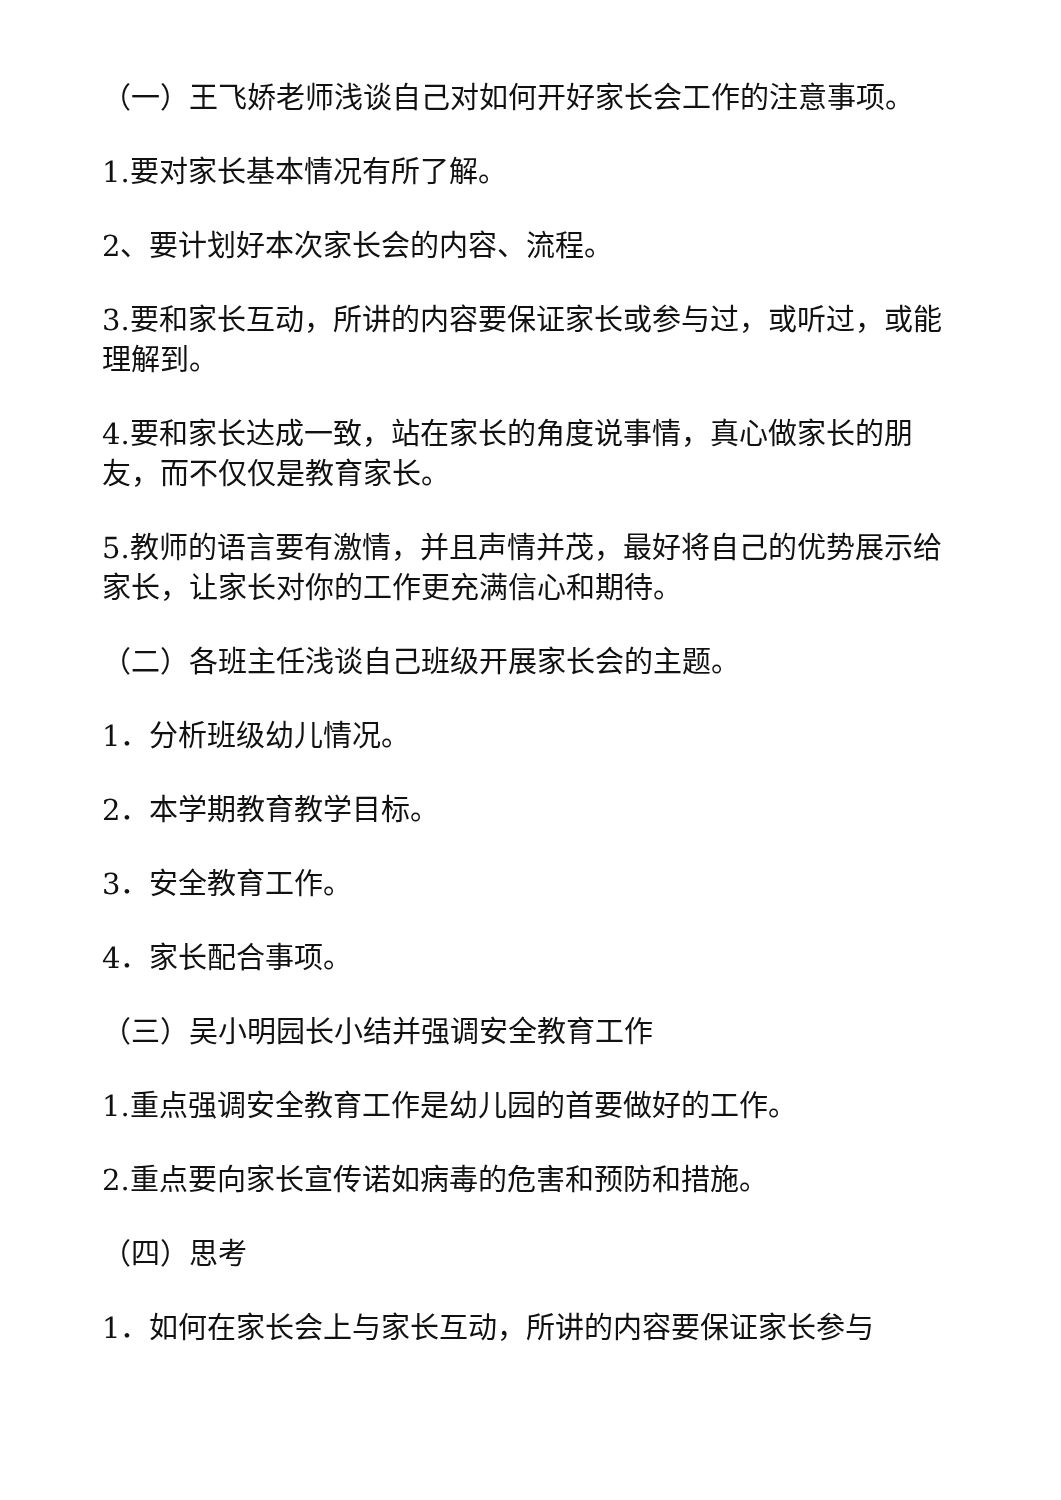（一）王飞娇老师浅谈自己对如何开好家长会工作的注意事项。
1.要对家长基本情况有所了解。
2、要计划好本次家长会的内容、流程。
3.要和家长互动，所讲的内容要保证家长或参与过，或听过，或能理解到。
4.要和家长达成一致，站在家长的角度说事情，真心做家长的朋友，而不仅仅是教育家长。
5.教师的语言要有激情，并且声情并茂，最好将自己的优势展示给家长，让家长对你的工作更充满信心和期待。
（二）各班主任浅谈自己班级开展家长会的主题。
1．分析班级幼儿情况。
2．本学期教育教学目标。
3．安全教育工作。
4．家长配合事项。
（三）吴小明园长小结并强调安全教育工作
1.重点强调安全教育工作是幼儿园的首要做好的工作。
2.重点要向家长宣传诺如病毒的危害和预防和措施。
（四）思考
1．如何在家长会上与家长互动，所讲的内容要保证家长参与